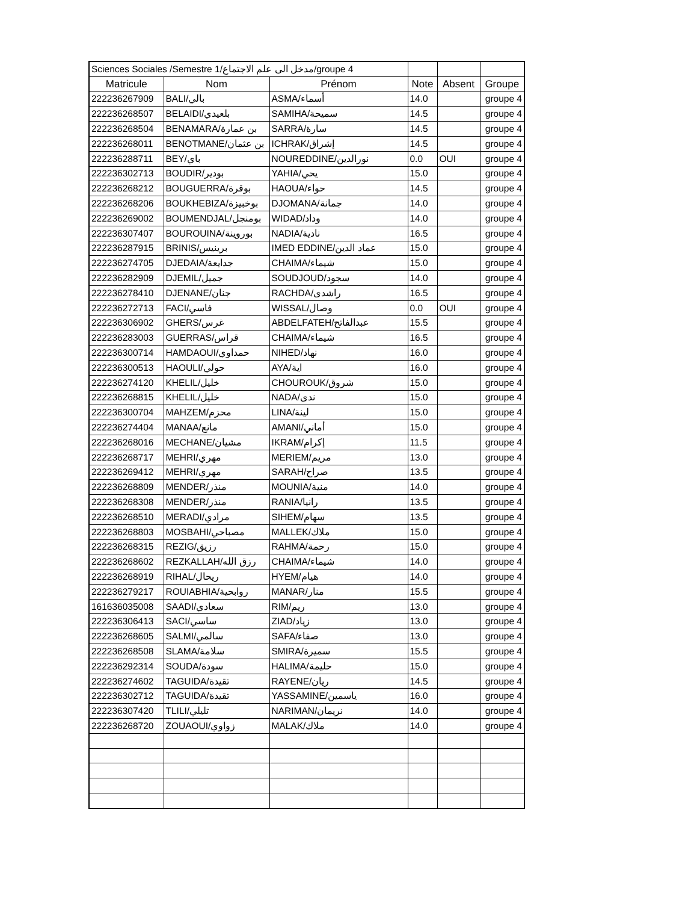| Sciences Sociales /Semestre 1/مدخل الى علم الاجتماع/groupe 4 | | | | | |
| Matricule | Nom | Prénom | Note | Absent | Groupe |
| 222236267909 | BALI/بالي | ASMA/أسماء | 14.0 | | groupe 4 |
| 222236268507 | BELAIDI/بلعيدي | SAMIHA/سميحة | 14.5 | | groupe 4 |
| 222236268504 | BENAMARA/بن عمارة | SARRA/سارة | 14.5 | | groupe 4 |
| 222236268011 | BENOTMANE/بن عثمان | ICHRAK/إشراق | 14.5 | | groupe 4 |
| 222236288711 | BEY/باي | NOUREDDINE/نورالدين | 0.0 | OUI | groupe 4 |
| 222236302713 | BOUDIR/بودير | YAHIA/يحي | 15.0 | | groupe 4 |
| 222236268212 | BOUGUERRA/بوقرة | HAOUA/حواء | 14.5 | | groupe 4 |
| 222236268206 | BOUKHEBIZA/بوخبيزة | DJOMANA/جمانة | 14.0 | | groupe 4 |
| 222236269002 | BOUMENDJAL/بومنجل | WIDAD/وداد | 14.0 | | groupe 4 |
| 222236307407 | BOUROUINA/بوروينة | NADIA/نادية | 16.5 | | groupe 4 |
| 222236287915 | BRINIS/برينيس | IMED EDDINE/عماد الدين | 15.0 | | groupe 4 |
| 222236274705 | DJEDAIA/جدايعة | CHAIMA/شيماء | 15.0 | | groupe 4 |
| 222236282909 | DJEMIL/جميل | SOUDJOUD/سجود | 14.0 | | groupe 4 |
| 222236278410 | DJENANE/جنان | RACHDA/راشدى | 16.5 | | groupe 4 |
| 222236272713 | FACI/فاسي | WISSAL/وصال | 0.0 | OUI | groupe 4 |
| 222236306902 | GHERS/غرس | ABDELFATEH/عبدالفاتح | 15.5 | | groupe 4 |
| 222236283003 | GUERRAS/قراس | CHAIMA/شيماء | 16.5 | | groupe 4 |
| 222236300714 | HAMDAOUI/حمداوي | NIHED/نهاد | 16.0 | | groupe 4 |
| 222236300513 | HAOULI/حولي | AYA/اية | 16.0 | | groupe 4 |
| 222236274120 | KHELIL/خليل | CHOUROUK/شروق | 15.0 | | groupe 4 |
| 222236268815 | KHELIL/خليل | NADA/ندى | 15.0 | | groupe 4 |
| 222236300704 | MAHZEM/محزم | LINA/لينة | 15.0 | | groupe 4 |
| 222236274404 | MANAA/مانع | AMANI/أماني | 15.0 | | groupe 4 |
| 222236268016 | MECHANE/مشيان | IKRAM/إكرام | 11.5 | | groupe 4 |
| 222236268717 | MEHRI/مهري | MERIEM/مريم | 13.0 | | groupe 4 |
| 222236269412 | MEHRI/مهري | SARAH/صراح | 13.5 | | groupe 4 |
| 222236268809 | MENDER/منذر | MOUNIA/منية | 14.0 | | groupe 4 |
| 222236268308 | MENDER/منذر | RANIA/رانيا | 13.5 | | groupe 4 |
| 222236268510 | MERADI/مرادي | SIHEM/سهام | 13.5 | | groupe 4 |
| 222236268803 | MOSBAHI/مصباحي | MALLEK/ملاك | 15.0 | | groupe 4 |
| 222236268315 | REZIG/رزيق | RAHMA/رحمة | 15.0 | | groupe 4 |
| 222236268602 | REZKALLAH/رزق الله | CHAIMA/شيماء | 14.0 | | groupe 4 |
| 222236268919 | RIHAL/ريحال | HYEM/هيام | 14.0 | | groupe 4 |
| 222236279217 | ROUIABHIA/روابحية | MANAR/منار | 15.5 | | groupe 4 |
| 161636035008 | SAADI/سعادي | RIM/ريم | 13.0 | | groupe 4 |
| 222236306413 | SACI/ساسي | ZIAD/زياد | 13.0 | | groupe 4 |
| 222236268605 | SALMI/سالمي | SAFA/صفاء | 13.0 | | groupe 4 |
| 222236268508 | SLAMA/سلامة | SMIRA/سميرة | 15.5 | | groupe 4 |
| 222236292314 | SOUDA/سودة | HALIMA/حليمة | 15.0 | | groupe 4 |
| 222236274602 | TAGUIDA/تقيدة | RAYENE/ريان | 14.5 | | groupe 4 |
| 222236302712 | TAGUIDA/تقيدة | YASSAMINE/ياسمين | 16.0 | | groupe 4 |
| 222236307420 | TLILI/تليلي | NARIMAN/نريمان | 14.0 | | groupe 4 |
| 222236268720 | ZOUAOUI/زواوي | MALAK/ملاك | 14.0 | | groupe 4 |